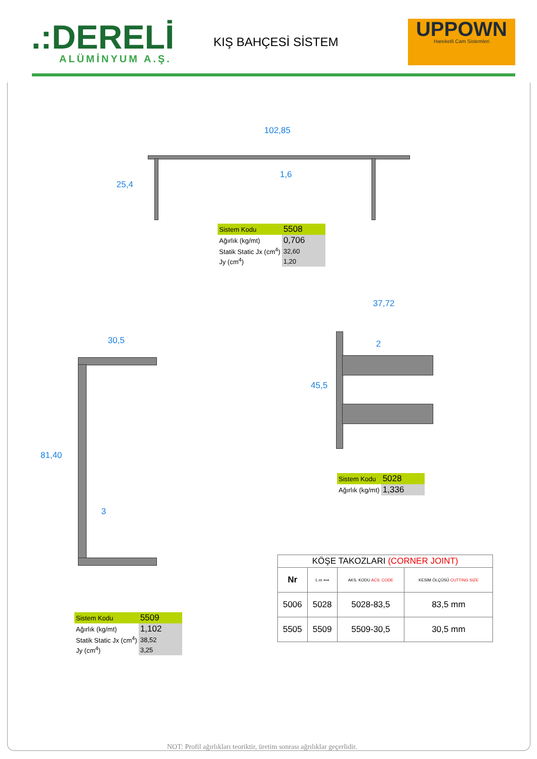.:DERELİ
ALÜMİNYUM A.Ş.
KIŞ BAHÇESİ SİSTEM
UPPOWN
Hareketli Cam Sistemleri
102,85
25,4
1,6
| Sistem Kodu | 5508 |
| Ağırlık (kg/mt) | 0,706 |
| Statik Static Jx (cm<sup>4</sup>) | 32,60 |
| Jy (cm<sup>4</sup>) | 1,20 |
37,72
45,5
2
| Sistem Kodu | 5028 |
| Ağırlık (kg/mt) | 1,336 |
30,5
81,40
3
| Sistem Kodu | 5509 |
| Ağırlık (kg/mt) | 1,102 |
| Statik Static Jx (cm<sup>4</sup>) | 38,52 |
| Jy (cm<sup>4</sup>) | 3,25 |
| KÖŞE TAKOZLARI (CORNER JOINT) | | | |
| --- | --- | --- | --- |
| Nr | L m ⟷ | AKS. KODU ACS. CODE | KESİM ÖLÇÜSÜ CUTTING SIZE |
| 5006 | 5028 | 5028-83,5 | 83,5 mm |
| 5505 | 5509 | 5509-30,5 | 30,5 mm |
NOT: Profil ağırlıkları teoriktir, üretim sonrası ağrılıklar geçerlidir.